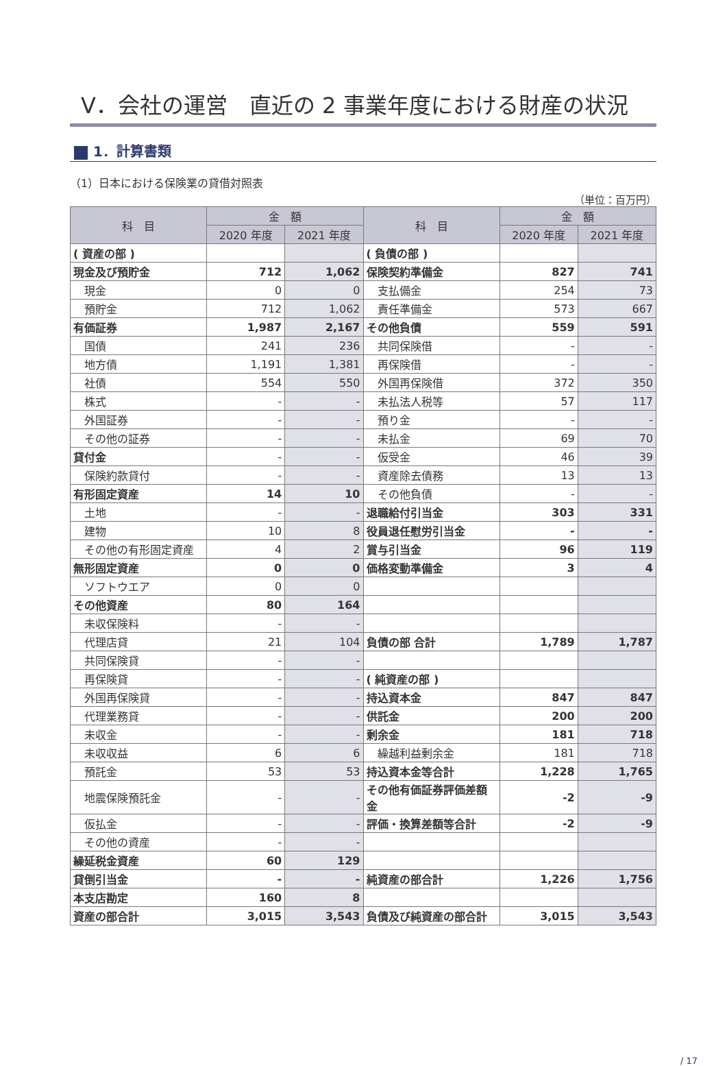V．会社の運営　直近の 2 事業年度における財産の状況
1．計算書類
（1）日本における保険業の貸借対照表
（単位：百万円）
| 科 目 | 金 額 | | 科 目 | 金 額 | |
| --- | --- | --- | --- | --- | --- |
| | 2020 年度 | 2021 年度 | | 2020 年度 | 2021 年度 |
| ( 資産の部 ) | | | ( 負債の部 ) | | |
| 現金及び預貯金 | 712 | 1,062 | 保険契約準備金 | 827 | 741 |
| 現金 | 0 | 0 | 支払備金 | 254 | 73 |
| 預貯金 | 712 | 1,062 | 責任準備金 | 573 | 667 |
| 有価証券 | 1,987 | 2,167 | その他負債 | 559 | 591 |
| 国債 | 241 | 236 | 共同保険借 | - | - |
| 地方債 | 1,191 | 1,381 | 再保険借 | - | - |
| 社債 | 554 | 550 | 外国再保険借 | 372 | 350 |
| 株式 | - | - | 未払法人税等 | 57 | 117 |
| 外国証券 | - | - | 預り金 | - | - |
| その他の証券 | - | - | 未払金 | 69 | 70 |
| 貸付金 | - | - | 仮受金 | 46 | 39 |
| 保険約款貸付 | - | - | 資産除去債務 | 13 | 13 |
| 有形固定資産 | 14 | 10 | その他負債 | - | - |
| 土地 | - | - | 退職給付引当金 | 303 | 331 |
| 建物 | 10 | 8 | 役員退任慰労引当金 | - | - |
| その他の有形固定資産 | 4 | 2 | 賞与引当金 | 96 | 119 |
| 無形固定資産 | 0 | 0 | 価格変動準備金 | 3 | 4 |
| ソフトウエア | 0 | 0 | | | |
| その他資産 | 80 | 164 | | | |
| 未収保険料 | - | - | | | |
| 代理店貸 | 21 | 104 | 負債の部 合計 | 1,789 | 1,787 |
| 共同保険貸 | - | - | | | |
| 再保険貸 | - | - | ( 純資産の部 ) | | |
| 外国再保険貸 | - | - | 持込資本金 | 847 | 847 |
| 代理業務貸 | - | - | 供託金 | 200 | 200 |
| 未収金 | - | - | 剰余金 | 181 | 718 |
| 未収収益 | 6 | 6 | 繰越利益剰余金 | 181 | 718 |
| 預託金 | 53 | 53 | 持込資本金等合計 | 1,228 | 1,765 |
| 地震保険預託金 | - | - | その他有価証券評価差額金 | -2 | -9 |
| 仮払金 | - | - | 評価・換算差額等合計 | -2 | -9 |
| その他の資産 | - | - | | | |
| 繰延税金資産 | 60 | 129 | | | |
| 貸倒引当金 | - | - | 純資産の部合計 | 1,226 | 1,756 |
| 本支店勘定 | 160 | 8 | | | |
| 資産の部合計 | 3,015 | 3,543 | 負債及び純資産の部合計 | 3,015 | 3,543 |
/ 17